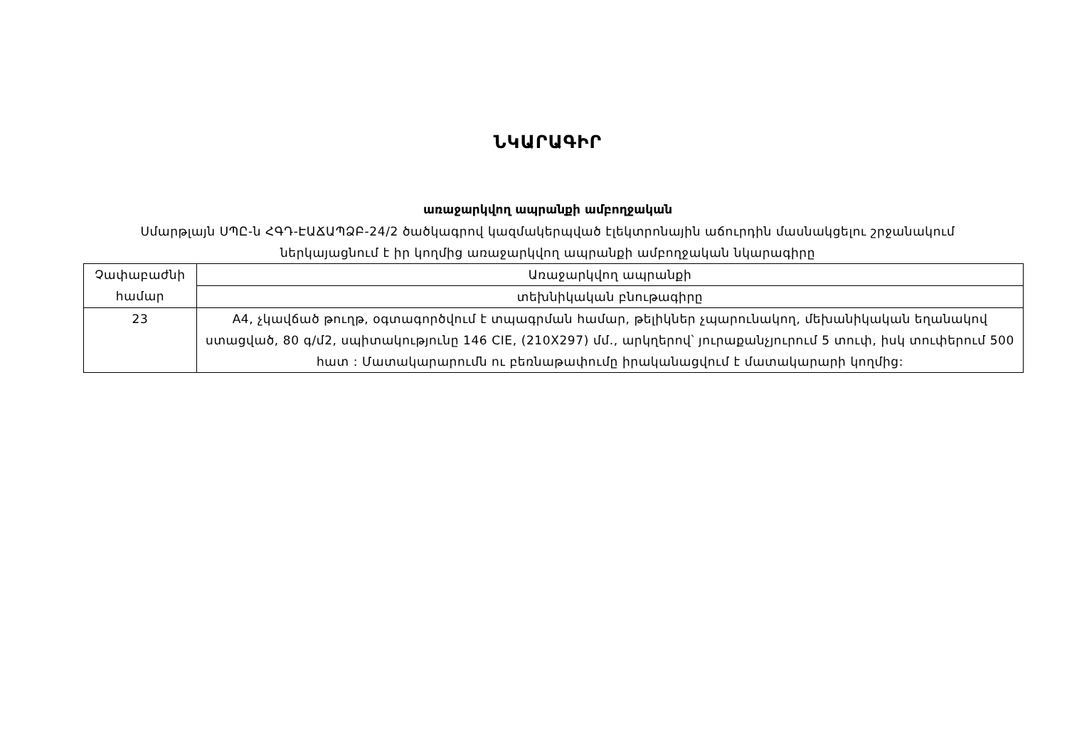ՆԿԱՐԱԳԻՐ
առաջարկվող ապրանքի ամբողջական
Սմարթլայն ՍՊԸ-ն ՀԳԴ-ԷԱՃԱՊՁԲ-24/2 ծածկագրով կազմակերպված էլեկտրոնային աճուրդին մասնակցելու շրջանակում ներկայացնում է իր կողմից առաջարկվող ապրանքի ամբողջական նկարագիրը
| Չափաբաժնի համար | Առաջարկվող ապրանքի |
| | տեխնիկական բնութագիրը |
| 23 | A4, չկավճած թուղթ, օգտագործվում է տպագրման համար, թելիկներ չպարունակող, մեխանիկական եղանակով ստացված, 80 գ/մ2, սպիտակությունը 146 CIE, (210X297) մմ., արկղերով՝ յուրաքանչյուրում 5 տուփ, իսկ տուփերում 500 հատ : Մատակարարումն ու բեռնաթափումը իրականացվում է մատակարարի կողմից: |